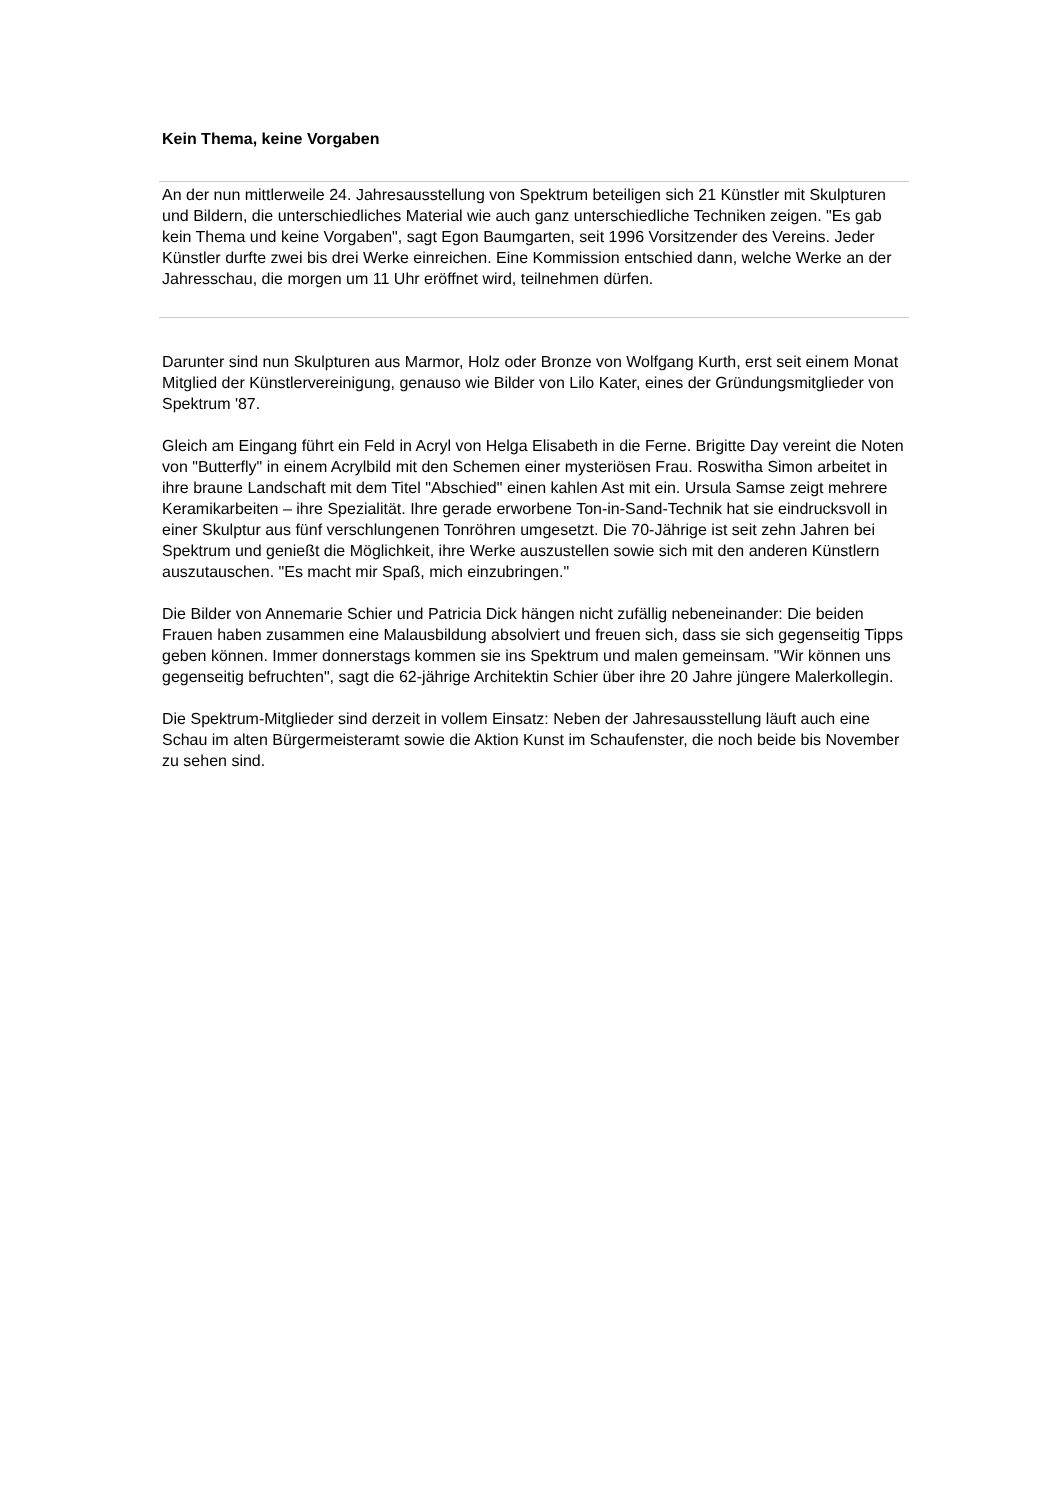Kein Thema, keine Vorgaben
An der nun mittlerweile 24. Jahresausstellung von Spektrum beteiligen sich 21 Künstler mit Skulpturen und Bildern, die unterschiedliches Material wie auch ganz unterschiedliche Techniken zeigen. "Es gab kein Thema und keine Vorgaben", sagt Egon Baumgarten, seit 1996 Vorsitzender des Vereins. Jeder Künstler durfte zwei bis drei Werke einreichen. Eine Kommission entschied dann, welche Werke an der Jahresschau, die morgen um 11 Uhr eröffnet wird, teilnehmen dürfen.
Darunter sind nun Skulpturen aus Marmor, Holz oder Bronze von Wolfgang Kurth, erst seit einem Monat Mitglied der Künstlervereinigung, genauso wie Bilder von Lilo Kater, eines der Gründungsmitglieder von Spektrum '87.
Gleich am Eingang führt ein Feld in Acryl von Helga Elisabeth in die Ferne. Brigitte Day vereint die Noten von "Butterfly" in einem Acrylbild mit den Schemen einer mysteriösen Frau. Roswitha Simon arbeitet in ihre braune Landschaft mit dem Titel "Abschied" einen kahlen Ast mit ein. Ursula Samse zeigt mehrere Keramikarbeiten – ihre Spezialität. Ihre gerade erworbene Ton-in-Sand-Technik hat sie eindrucksvoll in einer Skulptur aus fünf verschlungenen Tonröhren umgesetzt. Die 70-Jährige ist seit zehn Jahren bei Spektrum und genießt die Möglichkeit, ihre Werke auszustellen sowie sich mit den anderen Künstlern auszutauschen. "Es macht mir Spaß, mich einzubringen."
Die Bilder von Annemarie Schier und Patricia Dick hängen nicht zufällig nebeneinander: Die beiden Frauen haben zusammen eine Malausbildung absolviert und freuen sich, dass sie sich gegenseitig Tipps geben können. Immer donnerstags kommen sie ins Spektrum und malen gemeinsam. "Wir können uns gegenseitig befruchten", sagt die 62-jährige Architektin Schier über ihre 20 Jahre jüngere Malerkollegin.
Die Spektrum-Mitglieder sind derzeit in vollem Einsatz: Neben der Jahresausstellung läuft auch eine Schau im alten Bürgermeisteramt sowie die Aktion Kunst im Schaufenster, die noch beide bis November zu sehen sind.